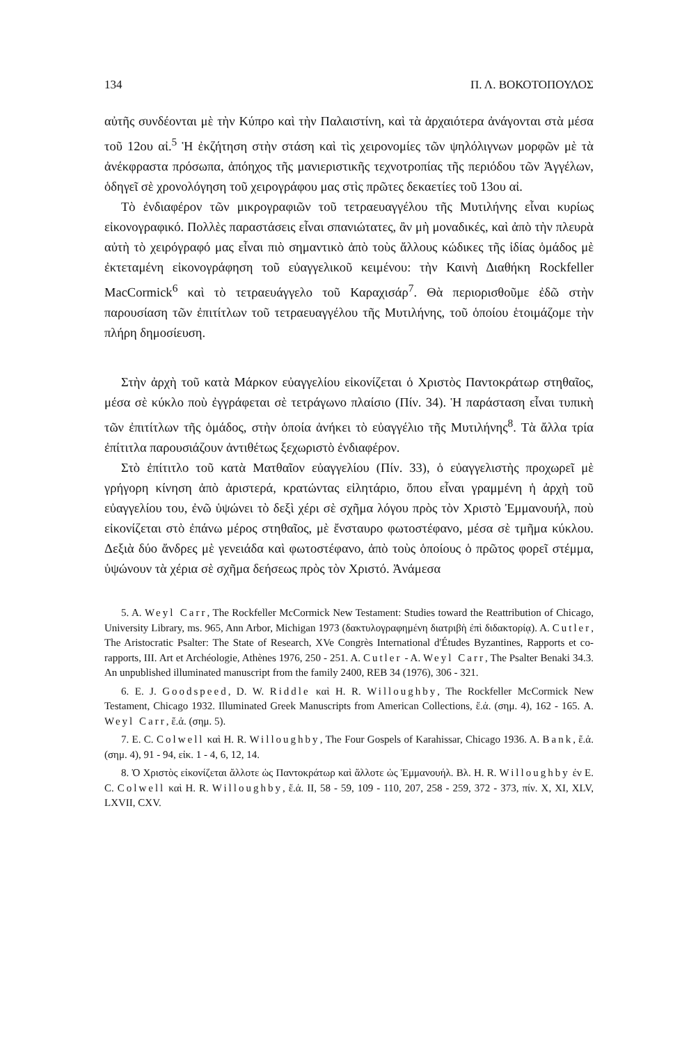134 Π. Λ. ΒΟΚΟΤΟΠΟΥΛΟΣ
αὐτῆς συνδέονται μὲ τὴν Κύπρο καὶ τὴν Παλαιστίνη, καὶ τὰ ἀρχαιότερα ἀνάγονται στὰ μέσα τοῦ 12ου αἰ.<sup>5</sup> Ἡ ἐκζήτηση στὴν στάση καὶ τὶς χειρονομίες τῶν ψηλόλιγνων μορφῶν μὲ τὰ ἀνέκφραστα πρόσωπα, ἀπόηχος τῆς μανιεριστικῆς τεχνοτροπίας τῆς περιόδου τῶν Ἀγγέλων, ὁδηγεῖ σὲ χρονολόγηση τοῦ χειρογράφου μας στὶς πρῶτες δεκαετίες τοῦ 13ου αἰ.
Τὸ ἐνδιαφέρον τῶν μικρογραφιῶν τοῦ τετραευαγγέλου τῆς Μυτιλήνης εἶναι κυρίως εἰκονογραφικό. Πολλὲς παραστάσεις εἶναι σπανιώτατες, ἂν μὴ μοναδικές, καὶ ἀπὸ τὴν πλευρὰ αὐτὴ τὸ χειρόγραφό μας εἶναι πιὸ σημαντικὸ ἀπὸ τοὺς ἄλλους κώδικες τῆς ἰδίας ὁμάδος μὲ ἐκτεταμένη εἰκονογράφηση τοῦ εὐαγγελικοῦ κειμένου: τὴν Καινὴ Διαθήκη Rockfeller MacCormick<sup>6</sup> καὶ τὸ τετραευάγγελο τοῦ Καραχισάρ<sup>7</sup>. Θὰ περιορισθοῦμε ἐδῶ στὴν παρουσίαση τῶν ἐπιτίτλων τοῦ τετραευαγγέλου τῆς Μυτιλήνης, τοῦ ὁποίου ἑτοιμάζομε τὴν πλήρη δημοσίευση.
Στὴν ἀρχὴ τοῦ κατὰ Μάρκον εὐαγγελίου εἰκονίζεται ὁ Χριστὸς Παντοκράτωρ στηθαῖος, μέσα σὲ κύκλο ποὺ ἐγγράφεται σὲ τετράγωνο πλαίσιο (Πίν. 34). Ἡ παράσταση εἶναι τυπικὴ τῶν ἐπιτίτλων τῆς ὁμάδος, στὴν ὁποία ἀνήκει τὸ εὐαγγέλιο τῆς Μυτιλήνης<sup>8</sup>. Τὰ ἄλλα τρία ἐπίτιτλα παρουσιάζουν ἀντιθέτως ξεχωριστὸ ἐνδιαφέρον.
Στὸ ἐπίτιτλο τοῦ κατὰ Ματθαῖον εὐαγγελίου (Πίν. 33), ὁ εὐαγγελιστὴς προχωρεῖ μὲ γρήγορη κίνηση ἀπὸ ἀριστερά, κρατώντας εἰλητάριο, ὅπου εἶναι γραμμένη ἡ ἀρχὴ τοῦ εὐαγγελίου του, ἐνῶ ὑψώνει τὸ δεξὶ χέρι σὲ σχῆμα λόγου πρὸς τὸν Χριστὸ Ἐμμανουήλ, ποὺ εἰκονίζεται στὸ ἐπάνω μέρος στηθαῖος, μὲ ἔνσταυρο φωτοστέφανο, μέσα σὲ τμῆμα κύκλου. Δεξιὰ δύο ἄνδρες μὲ γενειάδα καὶ φωτοστέφανο, ἀπὸ τοὺς ὁποίους ὁ πρῶτος φορεῖ στέμμα, ὑψώνουν τὰ χέρια σὲ σχῆμα δεήσεως πρὸς τὸν Χριστό. Ἀνάμεσα
5. A. Weyl Carr, The Rockfeller McCormick New Testament: Studies toward the Reattribution of Chicago, University Library, ms. 965, Ann Arbor, Michigan 1973 (δακτυλογραφημένη διατριβὴ ἐπὶ διδακτορίᾳ). A. Cutler, The Aristocratic Psalter: The State of Research, XVe Congrès International d'Études Byzantines, Rapports et co-rapports, III. Art et Archéologie, Athènes 1976, 250 - 251. A. Cutler - A. Weyl Carr, The Psalter Benaki 34.3. An unpublished illuminated manuscript from the family 2400, REB 34 (1976), 306 - 321.
6. E. J. Goodspeed, D. W. Riddle καὶ H. R. Willoughby, The Rockfeller McCormick New Testament, Chicago 1932. Illuminated Greek Manuscripts from American Collections, ἔ.ἀ. (σημ. 4), 162 - 165. A. Weyl Carr, ἔ.ἀ. (σημ. 5).
7. E. C. Colwell καὶ H. R. Willoughby, The Four Gospels of Karahissar, Chicago 1936. A. Bank, ἔ.ἀ. (σημ. 4), 91 - 94, εἰκ. 1 - 4, 6, 12, 14.
8. Ὁ Χριστὸς εἰκονίζεται ἄλλοτε ὡς Παντοκράτωρ καὶ ἄλλοτε ὡς Ἐμμανουήλ. Βλ. H. R. Willoughby ἐν E. C. Colwell καὶ H. R. Willoughby, ἔ.ἀ. II, 58 - 59, 109 - 110, 207, 258 - 259, 372 - 373, πίν. X, XI, XLV, LXVII, CXV.